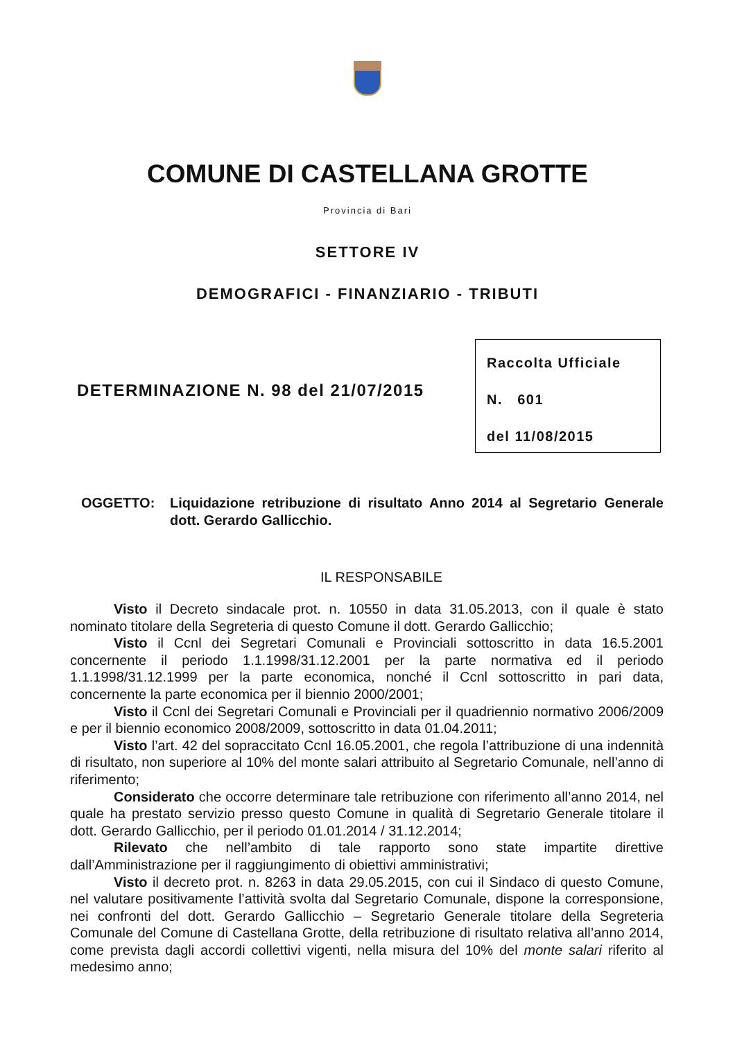COMUNE DI CASTELLANA GROTTE
Provincia di Bari
SETTORE IV
DEMOGRAFICI - FINANZIARIO - TRIBUTI
DETERMINAZIONE N. 98 del 21/07/2015
Raccolta Ufficiale
N. 601
del 11/08/2015
OGGETTO: Liquidazione retribuzione di risultato Anno 2014 al Segretario Generale dott. Gerardo Gallicchio.
IL RESPONSABILE
Visto il Decreto sindacale prot. n. 10550 in data 31.05.2013, con il quale è stato nominato titolare della Segreteria di questo Comune il dott. Gerardo Gallicchio;
Visto il Ccnl dei Segretari Comunali e Provinciali sottoscritto in data 16.5.2001 concernente il periodo 1.1.1998/31.12.2001 per la parte normativa ed il periodo 1.1.1998/31.12.1999 per la parte economica, nonché il Ccnl sottoscritto in pari data, concernente la parte economica per il biennio 2000/2001;
Visto il Ccnl dei Segretari Comunali e Provinciali per il quadriennio normativo 2006/2009 e per il biennio economico 2008/2009, sottoscritto in data 01.04.2011;
Visto l’art. 42 del sopraccitato Ccnl 16.05.2001, che regola l’attribuzione di una indennità di risultato, non superiore al 10% del monte salari attribuito al Segretario Comunale, nell’anno di riferimento;
Considerato che occorre determinare tale retribuzione con riferimento all’anno 2014, nel quale ha prestato servizio presso questo Comune in qualità di Segretario Generale titolare il dott. Gerardo Gallicchio, per il periodo 01.01.2014 / 31.12.2014;
Rilevato che nell’ambito di tale rapporto sono state impartite direttive dall’Amministrazione per il raggiungimento di obiettivi amministrativi;
Visto il decreto prot. n. 8263 in data 29.05.2015, con cui il Sindaco di questo Comune, nel valutare positivamente l’attività svolta dal Segretario Comunale, dispone la corresponsione, nei confronti del dott. Gerardo Gallicchio – Segretario Generale titolare della Segreteria Comunale del Comune di Castellana Grotte, della retribuzione di risultato relativa all’anno 2014, come prevista dagli accordi collettivi vigenti, nella misura del 10% del monte salari riferito al medesimo anno;